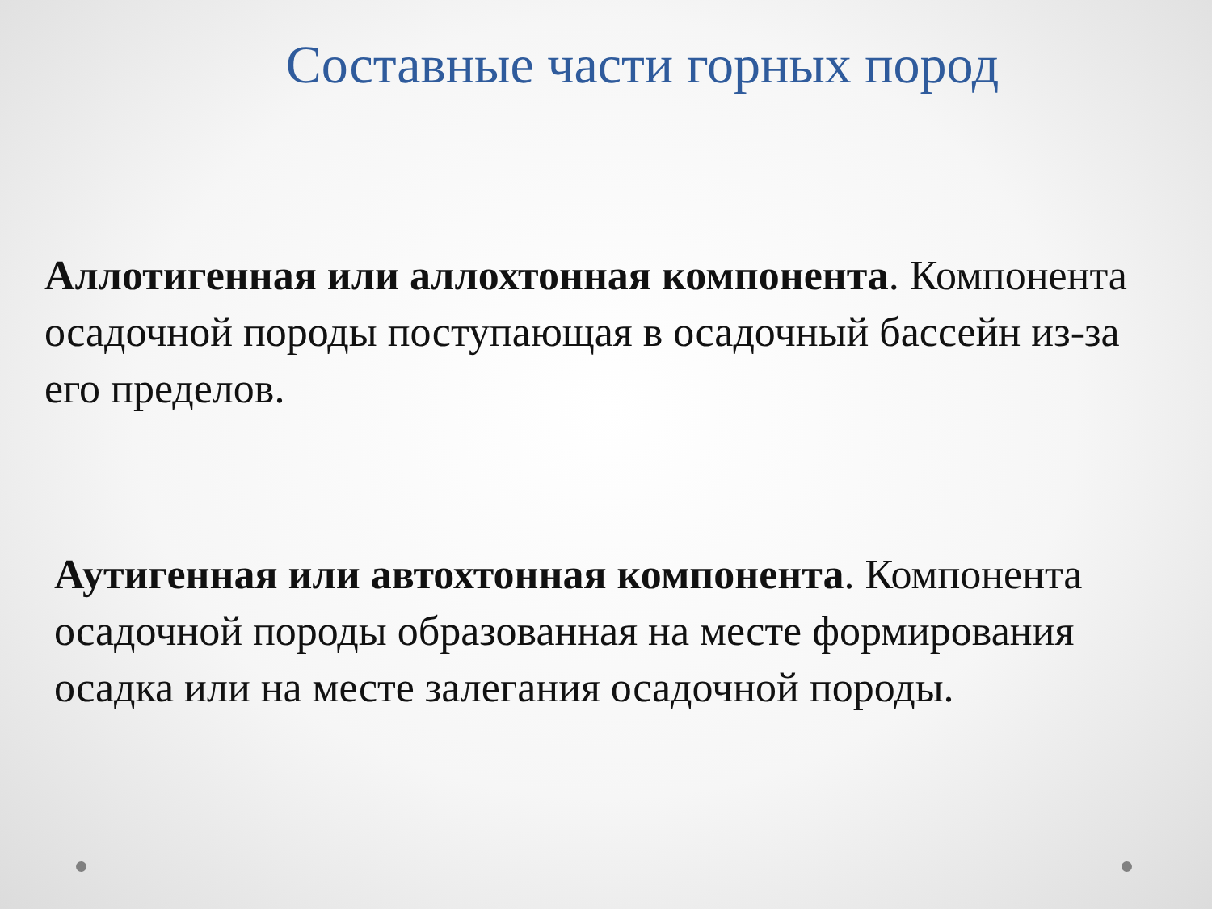Составные части горных пород
Аллотигенная или аллохтонная компонента. Компонента осадочной породы поступающая в осадочный бассейн из-за его пределов.
Аутигенная или автохтонная компонента. Компонента осадочной породы образованная на месте формирования осадка или на месте залегания осадочной породы.